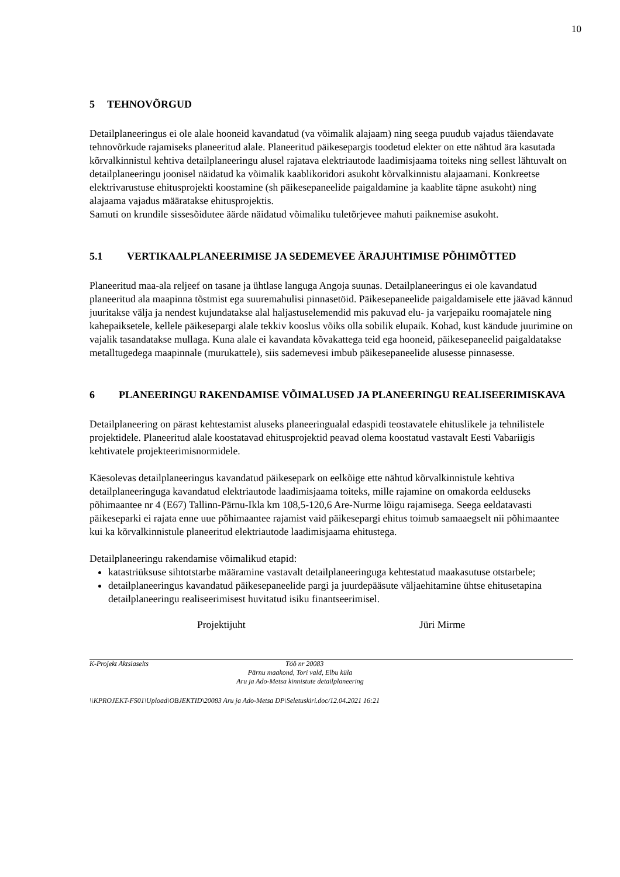10
5 TEHNOVÕRGUD
Detailplaneeringus ei ole alale hooneid kavandatud (va võimalik alajaam) ning seega puudub vajadus täiendavate tehnovõrkude rajamiseks planeeritud alale. Planeeritud päikesepargis toodetud elekter on ette nähtud ära kasutada kõrvalkinnistul kehtiva detailplaneeringu alusel rajatava elektriautode laadimisjaama toiteks ning sellest lähtuvalt on detailplaneeringu joonisel näidatud ka võimalik kaablikoridori asukoht kõrvalkinnistu alajaamani. Konkreetse elektrivarustuse ehitusprojekti koostamine (sh päikesepaneelide paigaldamine ja kaablite täpne asukoht) ning alajaama vajadus määratakse ehitusprojektis.
Samuti on krundile sissesõidutee äärde näidatud võimaliku tuletõrjevee mahuti paiknemise asukoht.
5.1 VERTIKAALPLANEERIMISE JA SEDEMEVEE ÄRAJUHTIMISE PÕHIMÕTTED
Planeeritud maa-ala reljeef on tasane ja ühtlase languga Angoja suunas. Detailplaneeringus ei ole kavandatud planeeritud ala maapinna tõstmist ega suuremahulisi pinnasetöid. Päikesepaneelide paigaldamisele ette jäävad kännud juuritakse välja ja nendest kujundatakse alal haljastuselemendid mis pakuvad elu- ja varjepaiku roomajatele ning kahepaiksetele, kellele päikesepargi alale tekkiv kooslus võiks olla sobilik elupaik. Kohad, kust kändude juurimine on vajalik tasandatakse mullaga. Kuna alale ei kavandata kõvakattega teid ega hooneid, päikesepaneelid paigaldatakse metalltugedega maapinnale (murukattele), siis sademevesi imbub päikesepaneelide alusesse pinnasesse.
6 PLANEERINGU RAKENDAMISE VÕIMALUSED JA PLANEERINGU REALISEERIMISKAVA
Detailplaneering on pärast kehtestamist aluseks planeeringualal edaspidi teostavatele ehituslikele ja tehnilistele projektidele. Planeeritud alale koostatavad ehitusprojektid peavad olema koostatud vastavalt Eesti Vabariigis kehtivatele projekteerimisnormidele.
Käesolevas detailplaneeringus kavandatud päikesepark on eelkõige ette nähtud kõrvalkinnistule kehtiva detailplaneeringuga kavandatud elektriautode laadimisjaama toiteks, mille rajamine on omakorda eelduseks põhimaantee nr 4 (E67) Tallinn-Pärnu-Ikla km 108,5-120,6 Are-Nurme lõigu rajamisega. Seega eeldatavasti päikeseparki ei rajata enne uue põhimaantee rajamist vaid päikesepargi ehitus toimub samaaegselt nii põhimaantee kui ka kõrvalkinnistule planeeritud elektriautode laadimisjaama ehitustega.
Detailplaneeringu rakendamise võimalikud etapid:
katastriüksuse sihtotstarbe määramine vastavalt detailplaneeringuga kehtestatud maakasutuse otstarbele;
detailplaneeringus kavandatud päikesepaneelide pargi ja juurdepääsute väljaehitamine ühtse ehitusetapina detailplaneeringu realiseerimisest huvitatud isiku finantseerimisel.
Projektijuht Jüri Mirme
K-Projekt Aktsiaselts Töö nr 20083
Pärnu maakond, Tori vald, Elbu küla
Aru ja Ado-Metsa kinnistute detailplaneering
\\KPROJEKT-FS01\Upload\OBJEKTID\20083 Aru ja Ado-Metsa DP\Seletuskiri.doc/12.04.2021 16:21